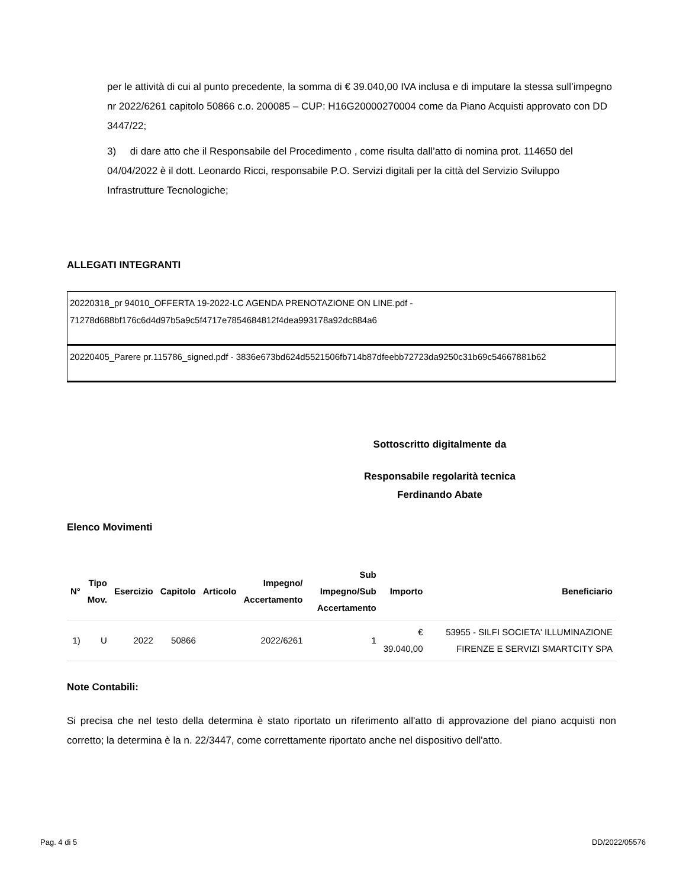per le attività di cui al punto precedente, la somma di € 39.040,00 IVA inclusa e di imputare la stessa sull’impegno nr 2022/6261 capitolo 50866 c.o. 200085 – CUP: H16G20000270004 come da Piano Acquisti approvato con DD 3447/22;
3) di dare atto che il Responsabile del Procedimento , come risulta dall’atto di nomina prot. 114650 del 04/04/2022 è il dott. Leonardo Ricci, responsabile P.O. Servizi digitali per la città del Servizio Sviluppo Infrastrutture Tecnologiche;
ALLEGATI INTEGRANTI
| 20220318_pr 94010_OFFERTA 19-2022-LC AGENDA PRENOTAZIONE ON LINE.pdf - 71278d688bf176c6d4d97b5a9c5f4717e7854684812f4dea993178a92dc884a6 |
| 20220405_Parere pr.115786_signed.pdf - 3836e673bd624d5521506fb714b87dfeebb72723da9250c31b69c54667881b62 |
Sottoscritto digitalmente da
Responsabile regolarità tecnica
Ferdinando Abate
Elenco Movimenti
| N° | Tipo Mov. | Esercizio | Capitolo | Articolo | Impegno/ Accertamento | Sub Impegno/Sub Accertamento | Importo | Beneficiario |
| --- | --- | --- | --- | --- | --- | --- | --- | --- |
| 1) | U | 2022 | 50866 | | 2022/6261 | 1 | € 39.040,00 | 53955 - SILFI SOCIETA' ILLUMINAZIONE FIRENZE E SERVIZI SMARTCITY SPA |
Note Contabili:
Si precisa che nel testo della determina è stato riportato un riferimento all'atto di approvazione del piano acquisti non corretto; la determina è la n. 22/3447, come correttamente riportato anche nel dispositivo dell'atto.
Pag. 4 di 5 DD/2022/05576